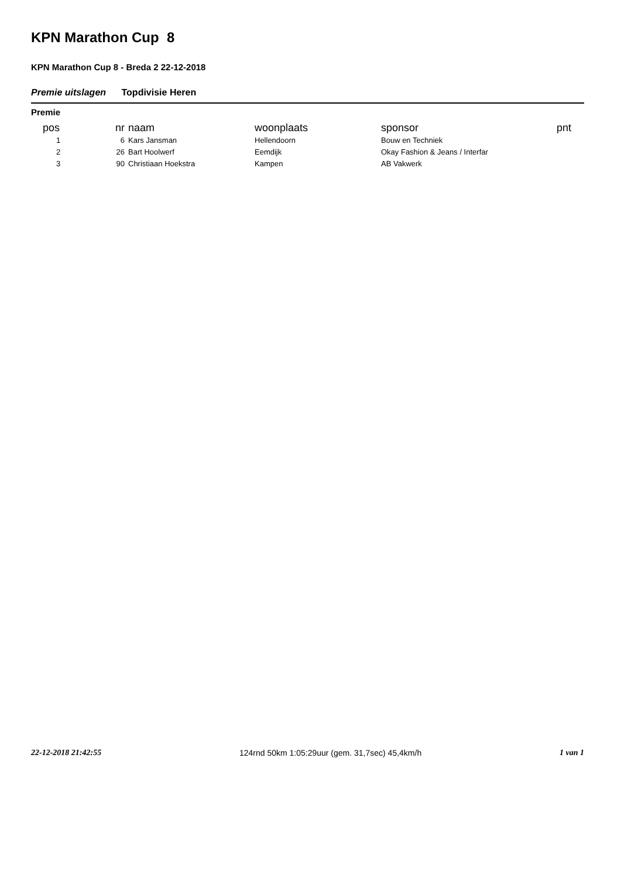KPN Marathon Cup 8
KPN Marathon Cup 8 - Breda 2 22-12-2018
Premie uitslagen Topdivisie Heren
Premie
| pos | nr | naam | woonplaats | sponsor | pnt |
| --- | --- | --- | --- | --- | --- |
| 1 | 6 | Kars Jansman | Hellendoorn | Bouw en Techniek | |
| 2 | 26 | Bart Hoolwerf | Eemdijk | Okay Fashion & Jeans / Interfar | |
| 3 | 90 | Christiaan Hoekstra | Kampen | AB Vakwerk | |
22-12-2018 21:42:55 124rnd 50km 1:05:29uur (gem. 31,7sec) 45,4km/h 1 van 1